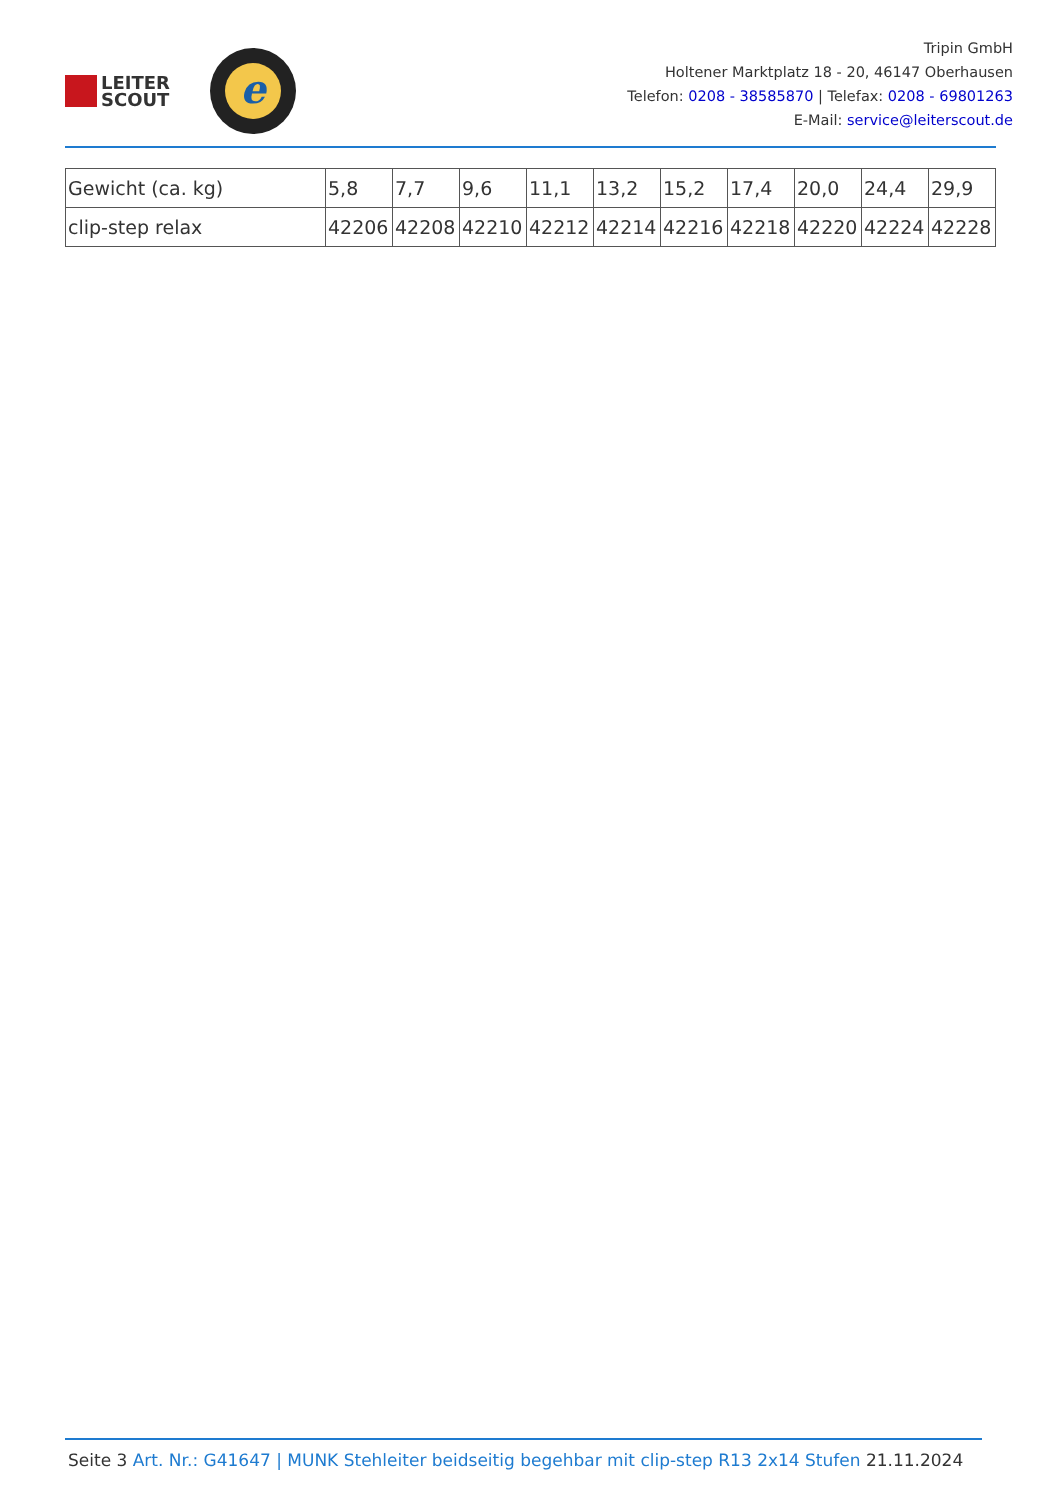LEITER
SCOUT
e
Tripin GmbH
Holtener Marktplatz 18 - 20, 46147 Oberhausen
Telefon: 0208 - 38585870 | Telefax: 0208 - 69801263
E-Mail: service@leiterscout.de
| Gewicht (ca. kg) | 5,8 | 7,7 | 9,6 | 11,1 | 13,2 | 15,2 | 17,4 | 20,0 | 24,4 | 29,9 |
| clip-step relax | 42206 | 42208 | 42210 | 42212 | 42214 | 42216 | 42218 | 42220 | 42224 | 42228 |
Seite 3 Art. Nr.: G41647 | MUNK Stehleiter beidseitig begehbar mit clip-step R13 2x14 Stufen 21.11.2024